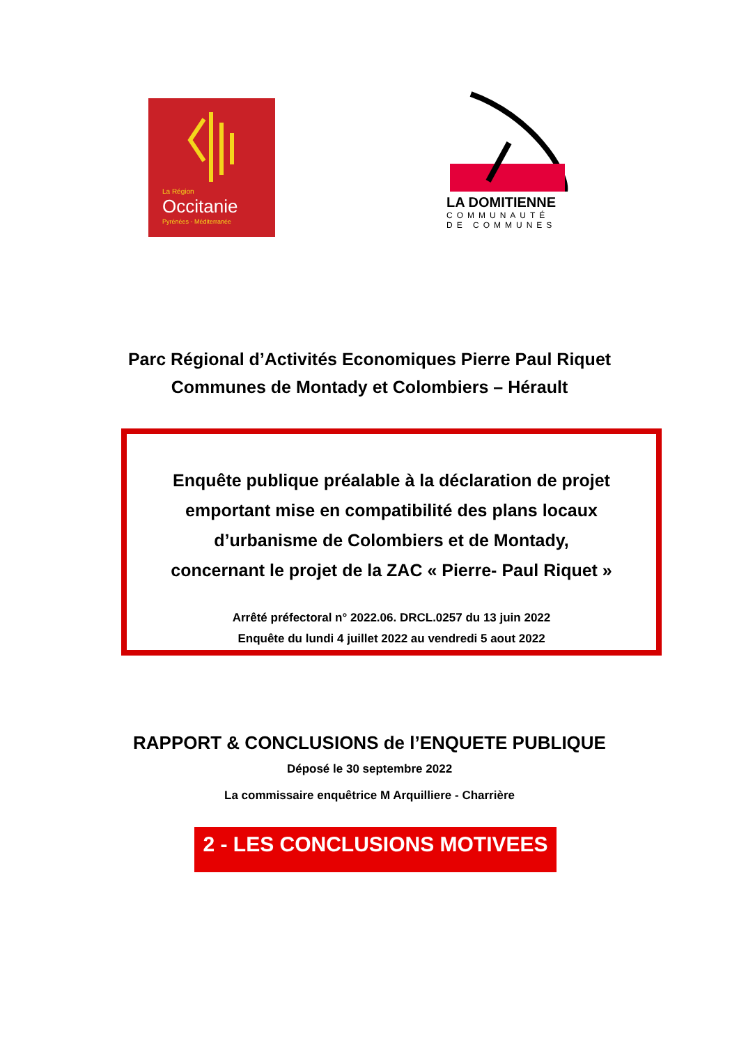La Région
Occitanie
Pyrénées - Méditerranée
LA DOMITIENNE
COMMUNAUTÉ DE COMMUNES
Parc Régional d’Activités Economiques Pierre Paul Riquet
Communes de Montady et Colombiers – Hérault
Enquête publique préalable à la déclaration de projet
emportant mise en compatibilité des plans locaux
d’urbanisme de Colombiers et de Montady,
concernant le projet de la ZAC « Pierre- Paul Riquet »
Arrêté préfectoral n° 2022.06. DRCL.0257 du 13 juin 2022
Enquête du lundi 4 juillet 2022 au vendredi 5 aout 2022
RAPPORT & CONCLUSIONS de l’ENQUETE PUBLIQUE
Déposé le 30 septembre 2022
La commissaire enquêtrice M Arquilliere - Charrière
2 - LES CONCLUSIONS MOTIVEES